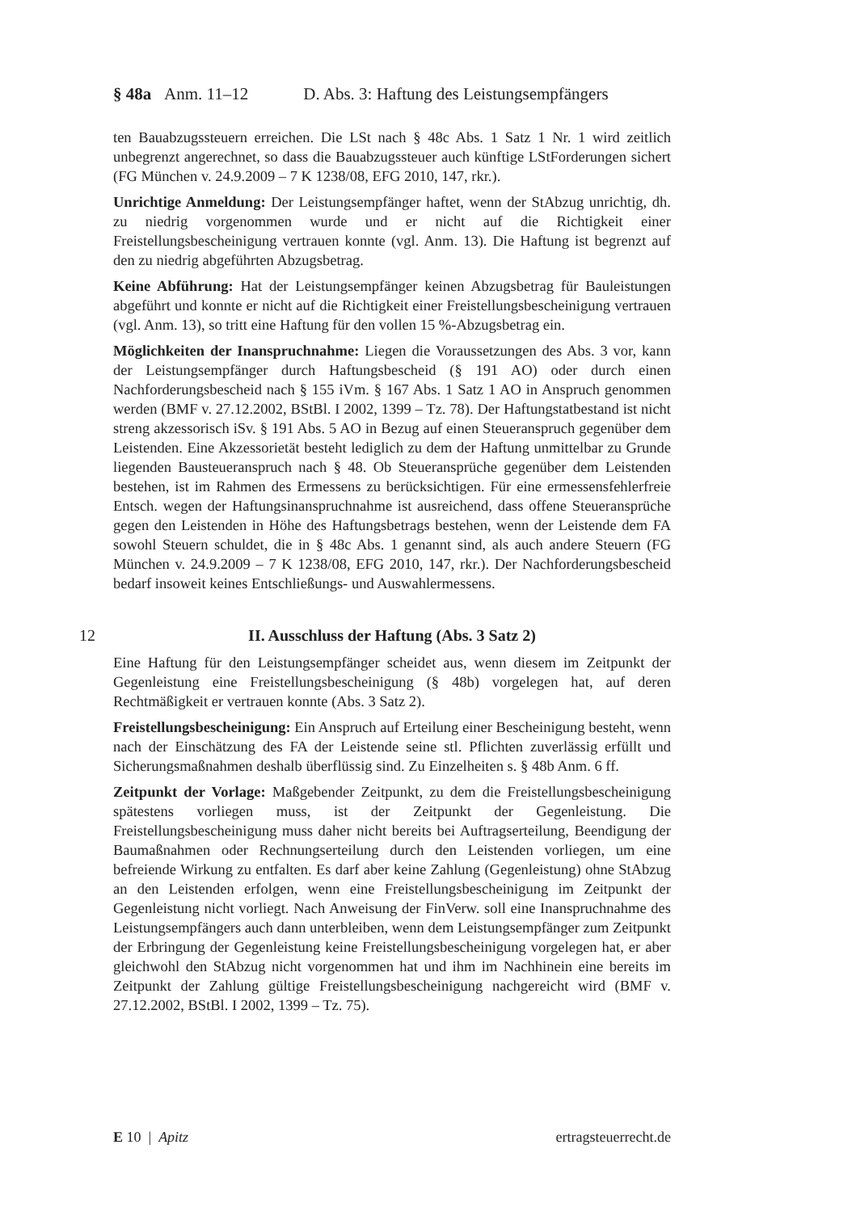§ 48a Anm. 11–12 D. Abs. 3: Haftung des Leistungsempfängers
ten Bauabzugssteuern erreichen. Die LSt nach § 48c Abs. 1 Satz 1 Nr. 1 wird zeitlich unbegrenzt angerechnet, so dass die Bauabzugssteuer auch künftige LStForderungen sichert (FG München v. 24.9.2009 – 7 K 1238/08, EFG 2010, 147, rkr.).
Unrichtige Anmeldung: Der Leistungsempfänger haftet, wenn der StAbzug unrichtig, dh. zu niedrig vorgenommen wurde und er nicht auf die Richtigkeit einer Freistellungsbescheinigung vertrauen konnte (vgl. Anm. 13). Die Haftung ist begrenzt auf den zu niedrig abgeführten Abzugsbetrag.
Keine Abführung: Hat der Leistungsempfänger keinen Abzugsbetrag für Bauleistungen abgeführt und konnte er nicht auf die Richtigkeit einer Freistellungsbescheinigung vertrauen (vgl. Anm. 13), so tritt eine Haftung für den vollen 15 %-Abzugsbetrag ein.
Möglichkeiten der Inanspruchnahme: Liegen die Voraussetzungen des Abs. 3 vor, kann der Leistungsempfänger durch Haftungsbescheid (§ 191 AO) oder durch einen Nachforderungsbescheid nach § 155 iVm. § 167 Abs. 1 Satz 1 AO in Anspruch genommen werden (BMF v. 27.12.2002, BStBl. I 2002, 1399 – Tz. 78). Der Haftungstatbestand ist nicht streng akzessorisch iSv. § 191 Abs. 5 AO in Bezug auf einen Steueranspruch gegenüber dem Leistenden. Eine Akzessorietät besteht lediglich zu dem der Haftung unmittelbar zu Grunde liegenden Bausteueranspruch nach § 48. Ob Steueransprüche gegenüber dem Leistenden bestehen, ist im Rahmen des Ermessens zu berücksichtigen. Für eine ermessensfehlerfreie Entsch. wegen der Haftungsinanspruchnahme ist ausreichend, dass offene Steueransprüche gegen den Leistenden in Höhe des Haftungsbetrags bestehen, wenn der Leistende dem FA sowohl Steuern schuldet, die in § 48c Abs. 1 genannt sind, als auch andere Steuern (FG München v. 24.9.2009 – 7 K 1238/08, EFG 2010, 147, rkr.). Der Nachforderungsbescheid bedarf insoweit keines Entschließungs- und Auswahlermessens.
12 II. Ausschluss der Haftung (Abs. 3 Satz 2)
Eine Haftung für den Leistungsempfänger scheidet aus, wenn diesem im Zeitpunkt der Gegenleistung eine Freistellungsbescheinigung (§ 48b) vorgelegen hat, auf deren Rechtmäßigkeit er vertrauen konnte (Abs. 3 Satz 2).
Freistellungsbescheinigung: Ein Anspruch auf Erteilung einer Bescheinigung besteht, wenn nach der Einschätzung des FA der Leistende seine stl. Pflichten zuverlässig erfüllt und Sicherungsmaßnahmen deshalb überflüssig sind. Zu Einzelheiten s. § 48b Anm. 6 ff.
Zeitpunkt der Vorlage: Maßgebender Zeitpunkt, zu dem die Freistellungsbescheinigung spätestens vorliegen muss, ist der Zeitpunkt der Gegenleistung. Die Freistellungsbescheinigung muss daher nicht bereits bei Auftragserteilung, Beendigung der Baumaßnahmen oder Rechnungserteilung durch den Leistenden vorliegen, um eine befreiende Wirkung zu entfalten. Es darf aber keine Zahlung (Gegenleistung) ohne StAbzug an den Leistenden erfolgen, wenn eine Freistellungsbescheinigung im Zeitpunkt der Gegenleistung nicht vorliegt. Nach Anweisung der FinVerw. soll eine Inanspruchnahme des Leistungsempfängers auch dann unterbleiben, wenn dem Leistungsempfänger zum Zeitpunkt der Erbringung der Gegenleistung keine Freistellungsbescheinigung vorgelegen hat, er aber gleichwohl den StAbzug nicht vorgenommen hat und ihm im Nachhinein eine bereits im Zeitpunkt der Zahlung gültige Freistellungsbescheinigung nachgereicht wird (BMF v. 27.12.2002, BStBl. I 2002, 1399 – Tz. 75).
E 10 | Apitz ertragsteuerrecht.de